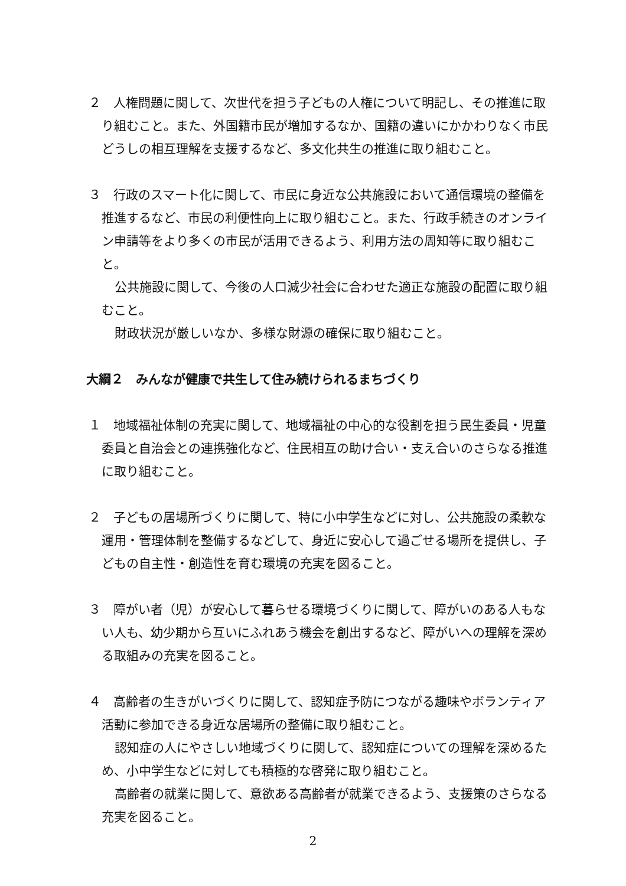２　人権問題に関して、次世代を担う子どもの人権について明記し、その推進に取り組むこと。また、外国籍市民が増加するなか、国籍の違いにかかわりなく市民どうしの相互理解を支援するなど、多文化共生の推進に取り組むこと。
３　行政のスマート化に関して、市民に身近な公共施設において通信環境の整備を推進するなど、市民の利便性向上に取り組むこと。また、行政手続きのオンライン申請等をより多くの市民が活用できるよう、利用方法の周知等に取り組むこと。
公共施設に関して、今後の人口減少社会に合わせた適正な施設の配置に取り組むこと。
財政状況が厳しいなか、多様な財源の確保に取り組むこと。
大綱２　みんなが健康で共生して住み続けられるまちづくり
１　地域福祉体制の充実に関して、地域福祉の中心的な役割を担う民生委員・児童委員と自治会との連携強化など、住民相互の助け合い・支え合いのさらなる推進に取り組むこと。
２　子どもの居場所づくりに関して、特に小中学生などに対し、公共施設の柔軟な運用・管理体制を整備するなどして、身近に安心して過ごせる場所を提供し、子どもの自主性・創造性を育む環境の充実を図ること。
３　障がい者（児）が安心して暮らせる環境づくりに関して、障がいのある人もない人も、幼少期から互いにふれあう機会を創出するなど、障がいへの理解を深める取組みの充実を図ること。
４　高齢者の生きがいづくりに関して、認知症予防につながる趣味やボランティア活動に参加できる身近な居場所の整備に取り組むこと。
認知症の人にやさしい地域づくりに関して、認知症についての理解を深めるため、小中学生などに対しても積極的な啓発に取り組むこと。
高齢者の就業に関して、意欲ある高齢者が就業できるよう、支援策のさらなる充実を図ること。
2